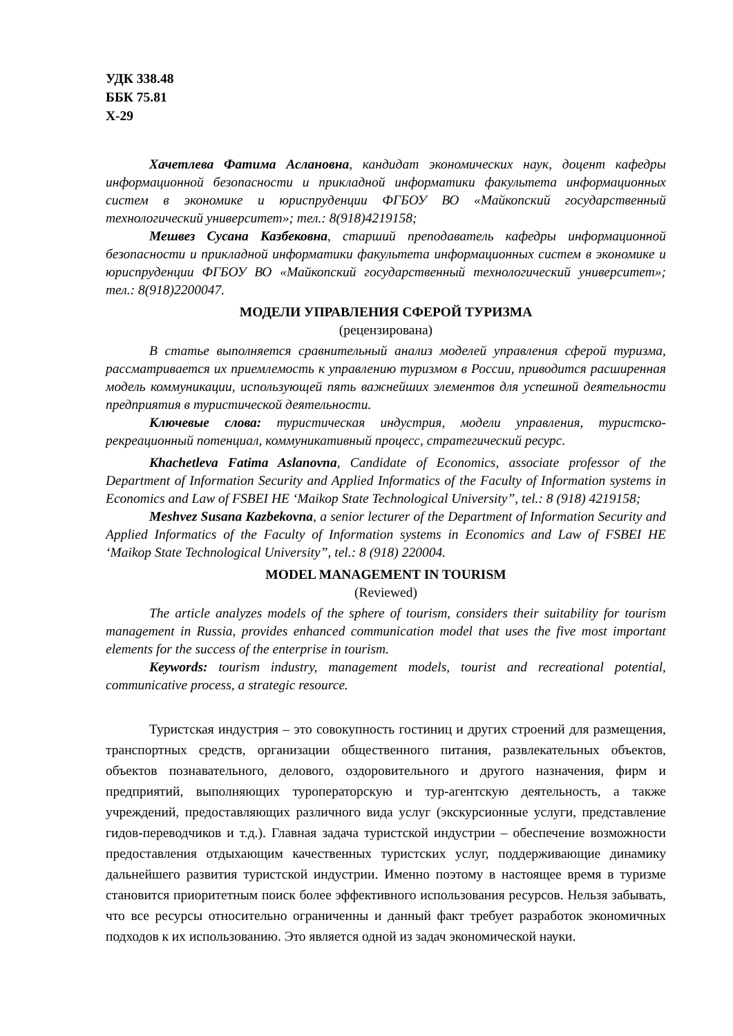УДК 338.48
ББК 75.81
Х-29
Хачетлева Фатима Аслановна, кандидат экономических наук, доцент кафедры информационной безопасности и прикладной информатики факультета информационных систем в экономике и юриспруденции ФГБОУ ВО «Майкопский государственный технологический университет»; тел.: 8(918)4219158;
Мешвез Сусана Казбековна, старший преподаватель кафедры информационной безопасности и прикладной информатики факультета информационных систем в экономике и юриспруденции ФГБОУ ВО «Майкопский государственный технологический университет»; тел.: 8(918)2200047.
МОДЕЛИ УПРАВЛЕНИЯ СФЕРОЙ ТУРИЗМА
(рецензирована)
В статье выполняется сравнительный анализ моделей управления сферой туризма, рассматривается их приемлемость к управлению туризмом в России, приводится расширенная модель коммуникации, использующей пять важнейших элементов для успешной деятельности предприятия в туристической деятельности.
Ключевые слова: туристическая индустрия, модели управления, туристско-рекреационный потенциал, коммуникативный процесс, стратегический ресурс.
Khachetleva Fatima Aslanovna, Candidate of Economics, associate professor of the Department of Information Security and Applied Informatics of the Faculty of Information systems in Economics and Law of FSBEI HE ‘Maikop State Technological University”, tel.: 8 (918) 4219158;
Meshvez Susana Kazbekovna, a senior lecturer of the Department of Information Security and Applied Informatics of the Faculty of Information systems in Economics and Law of FSBEI HE ‘Maikop State Technological University”, tel.: 8 (918) 220004.
MODEL MANAGEMENT IN TOURISM
(Reviewed)
The article analyzes models of the sphere of tourism, considers their suitability for tourism management in Russia, provides enhanced communication model that uses the five most important elements for the success of the enterprise in tourism.
Keywords: tourism industry, management models, tourist and recreational potential, communicative process, a strategic resource.
Туристская индустрия – это совокупность гостиниц и других строений для размещения, транспортных средств, организации общественного питания, развлекательных объектов, объектов познавательного, делового, оздоровительного и другого назначения, фирм и предприятий, выполняющих туроператорскую и тур-агентскую деятельность, а также учреждений, предоставляющих различного вида услуг (экскурсионные услуги, представление гидов-переводчиков и т.д.). Главная задача туристской индустрии – обеспечение возможности предоставления отдыхающим качественных туристских услуг, поддерживающие динамику дальнейшего развития туристской индустрии. Именно поэтому в настоящее время в туризме становится приоритетным поиск более эффективного использования ресурсов. Нельзя забывать, что все ресурсы относительно ограниченны и данный факт требует разработок экономичных подходов к их использованию. Это является одной из задач экономической науки.